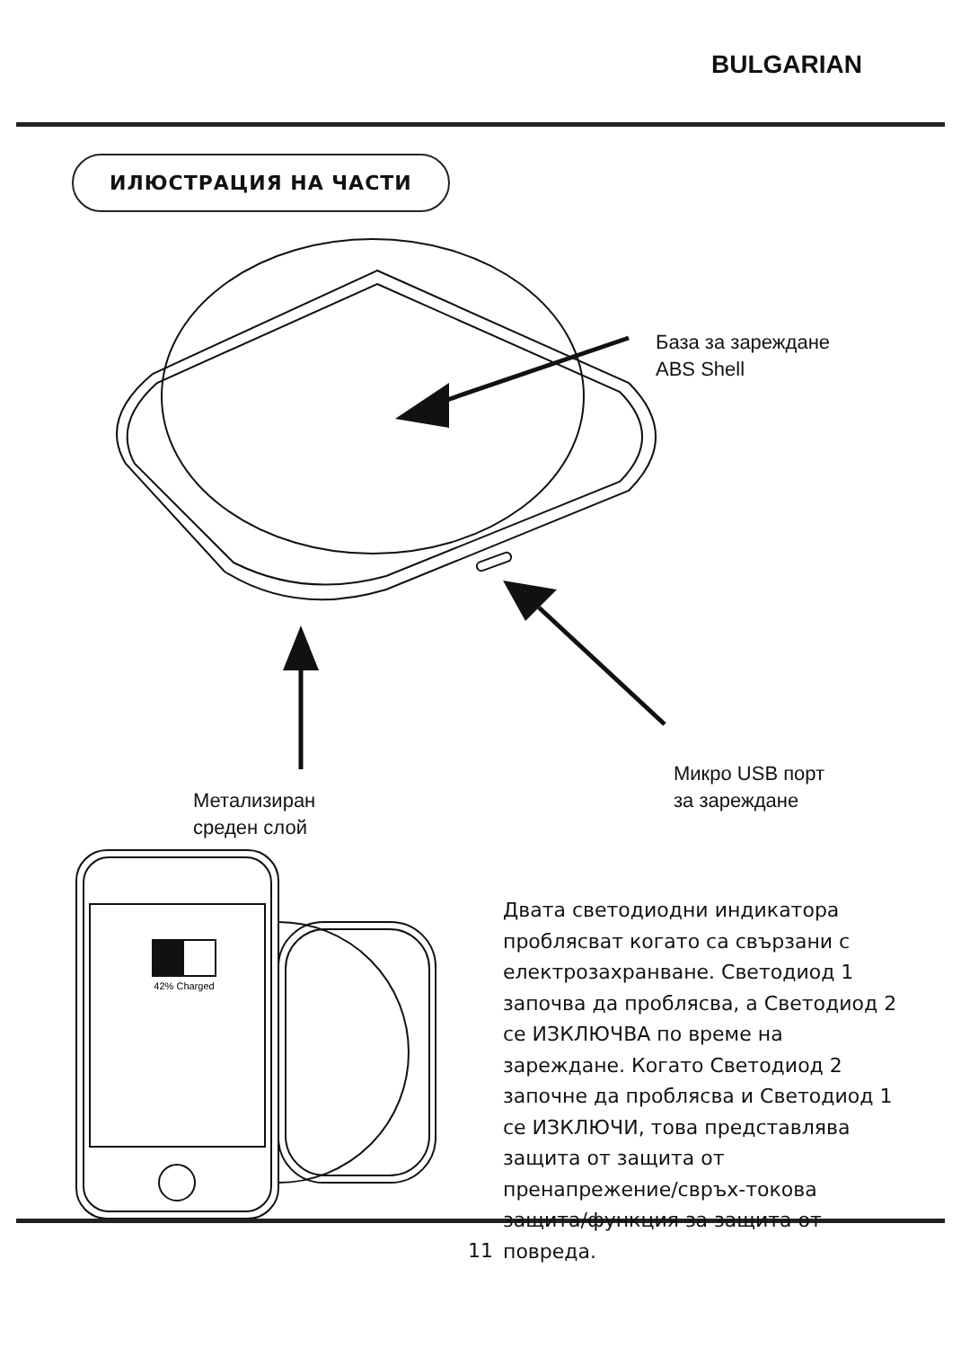BULGARIAN
ИЛЮСТРАЦИЯ НА ЧАСТИ
База за зареждане
ABS Shell
Микро USB порт
за зареждане
Метализиран
среден слой
42% Charged
Двата светодиодни индикатора проблясват когато са свързани с електрозахранване. Светодиод 1 започва да проблясва, а Светодиод 2 се ИЗКЛЮЧВА по време на зареждане. Когато Светодиод 2 започне да проблясва и Светодиод 1 се ИЗКЛЮЧИ, това представлява защита от защита от пренапрежение/свръх-токова защита/функция за защита от повреда.
11